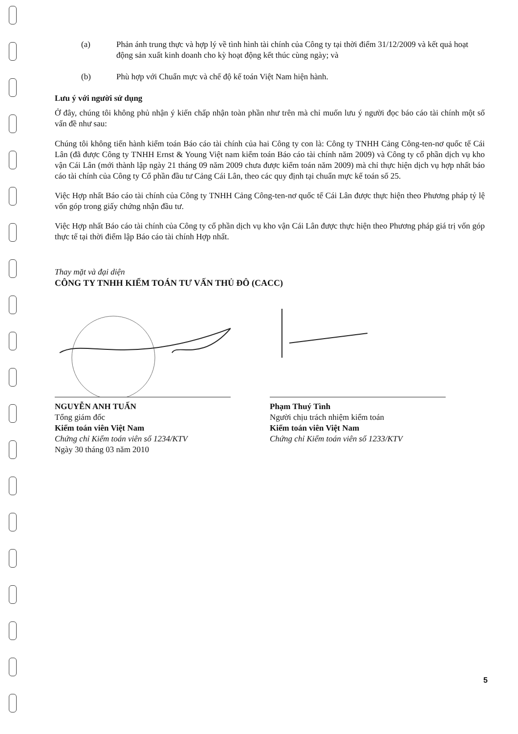(a) Phản ánh trung thực và hợp lý về tình hình tài chính của Công ty tại thời điểm 31/12/2009 và kết quả hoạt động sản xuất kinh doanh cho kỳ hoạt động kết thúc cùng ngày; và
(b) Phù hợp với Chuẩn mực và chế độ kế toán Việt Nam hiện hành.
Lưu ý với người sử dụng
Ở đây, chúng tôi không phủ nhận ý kiến chấp nhận toàn phần như trên mà chỉ muốn lưu ý người đọc báo cáo tài chính một số vấn đề như sau:
Chúng tôi không tiến hành kiểm toán Báo cáo tài chính của hai Công ty con là: Công ty TNHH Cảng Công-ten-nơ quốc tế Cái Lân (đã được Công ty TNHH Ernst & Young Việt nam kiểm toán Báo cáo tài chính năm 2009) và Công ty cổ phần dịch vụ kho vận Cái Lân (mới thành lập ngày 21 tháng 09 năm 2009 chưa được kiểm toán năm 2009) mà chỉ thực hiện dịch vụ hợp nhất báo cáo tài chính của Công ty Cổ phần đầu tư Cảng Cái Lân, theo các quy định tại chuẩn mực kế toán số 25.
Việc Hợp nhất Báo cáo tài chính của Công ty TNHH Cảng Công-ten-nơ quốc tế Cái Lân được thực hiện theo Phương pháp tỷ lệ vốn góp trong giấy chứng nhận đầu tư.
Việc Hợp nhất Báo cáo tài chính của Công ty cổ phần dịch vụ kho vận Cái Lân được thực hiện theo Phương pháp giá trị vốn góp thực tế tại thời điểm lập Báo cáo tài chính Hợp nhất.
Thay mặt và đại diện
CÔNG TY TNHH KIỂM TOÁN TƯ VẤN THỦ ĐÔ (CACC)
NGUYỄN ANH TUẤN
Tổng giám đốc
Kiểm toán viên Việt Nam
Chứng chỉ Kiểm toán viên số 1234/KTV
Ngày 30 tháng 03 năm 2010
Phạm Thuý Tình
Người chịu trách nhiệm kiểm toán
Kiểm toán viên Việt Nam
Chứng chỉ Kiểm toán viên số 1233/KTV
5